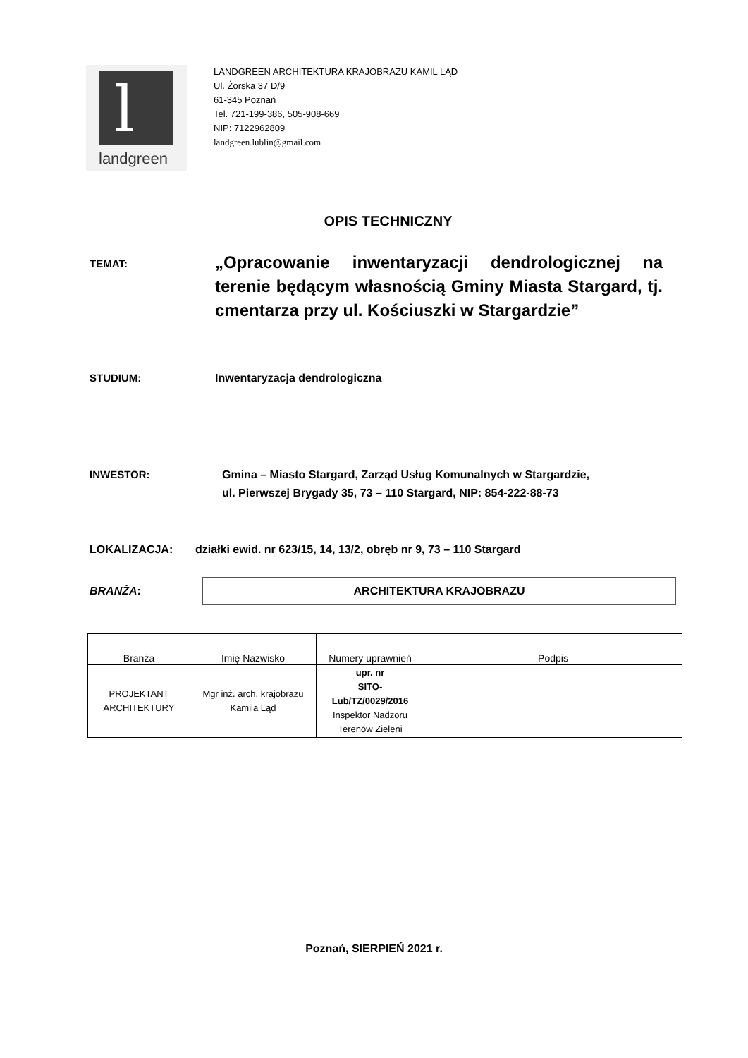l
landgreen
LANDGREEN ARCHITEKTURA KRAJOBRAZU KAMIL LĄD
Ul. Żorska 37 D/9
61-345 Poznań
Tel. 721-199-386, 505-908-669
NIP: 7122962809
landgreen.lublin@gmail.com
OPIS TECHNICZNY
TEMAT:
„Opracowanie inwentaryzacji dendrologicznej na terenie będącym własnością Gminy Miasta Stargard, tj. cmentarza przy ul. Kościuszki w Stargardzie”
STUDIUM: Inwentaryzacja dendrologiczna
INWESTOR: Gmina – Miasto Stargard, Zarząd Usług Komunalnych w Stargardzie,
ul. Pierwszej Brygady 35, 73 – 110 Stargard, NIP: 854-222-88-73
LOKALIZACJA: działki ewid. nr 623/15, 14, 13/2, obręb nr 9, 73 – 110 Stargard
BRANŻA:
ARCHITEKTURA KRAJOBRAZU
| Branża | Imię Nazwisko | Numery uprawnień | Podpis |
| PROJEKTANT ARCHITEKTURY | Mgr inż. arch. krajobrazu Kamila Ląd | upr. nr SITO- Lub/TZ/0029/2016 Inspektor Nadzoru Terenów Zieleni | |
Poznań, SIERPIEŃ 2021 r.